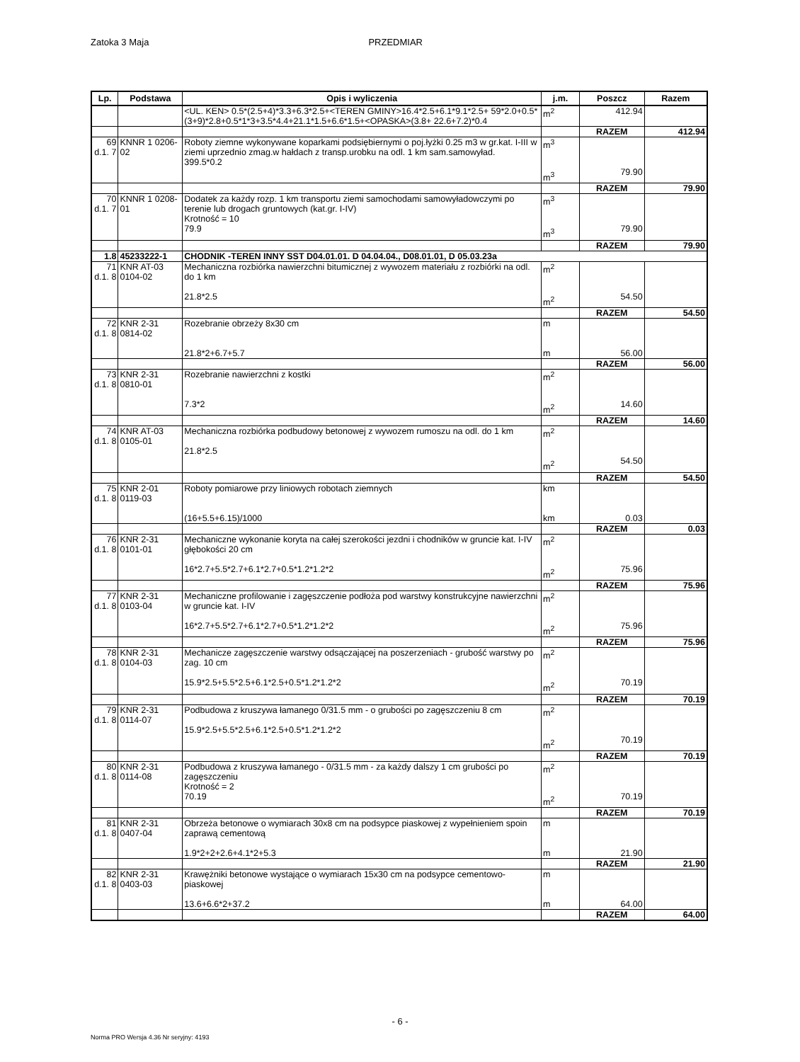Zatoka 3 Maja PRZEDMIAR
| Lp. | Podstawa | Opis i wyliczenia | j.m. | Poszcz | Razem |
| --- | --- | --- | --- | --- | --- |
| | | <UL. KEN> 0.5*(2.5+4)*3.3+6.3*2.5+<TEREN GMINY>16.4*2.5+6.1*9.1*2.5+ 59*2.0+0.5*(3+9)*2.8+0.5*1*3+3.5*4.4+21.1*1.5+6.6*1.5+<OPASKA>(3.8+ 22.6+7.2)*0.4 | m<sup>2</sup> | 412.94 | |
| | | | | RAZEM | 412.94 |
| 69 d.1. 7 | KNNR 1 0206-02 | Roboty ziemne wykonywane koparkami podsiębiernymi o poj.łyżki 0.25 m3 w gr.kat. I-III w ziemi uprzednio zmag.w hałdach z transp.urobku na odl. 1 km sam.samowyład. 399.5*0.2 | m<sup>3</sup> m<sup>3</sup> | 79.90 | |
| | | | | RAZEM | 79.90 |
| 70 d.1. 7 | KNNR 1 0208-01 | Dodatek za każdy rozp. 1 km transportu ziemi samochodami samowyładowczymi po terenie lub drogach gruntowych (kat.gr. I-IV) Krotność = 10 79.9 | m<sup>3</sup> m<sup>3</sup> | 79.90 | |
| | | | | RAZEM | 79.90 |
| 1.8 | 45233222-1 | CHODNIK -TEREN INNY SST D04.01.01. D 04.04.04., D08.01.01, D 05.03.23a | | | |
| 71 d.1. 8 | KNR AT-03 0104-02 | Mechaniczna rozbiórka nawierzchni bitumicznej z wywozem materiału z rozbiórki na odl. do 1 km 21.8*2.5 | m<sup>2</sup> m<sup>2</sup> | 54.50 | |
| | | | | RAZEM | 54.50 |
| 72 d.1. 8 | KNR 2-31 0814-02 | Rozebranie obrzeży 8x30 cm 21.8*2+6.7+5.7 | m m | 56.00 | |
| | | | | RAZEM | 56.00 |
| 73 d.1. 8 | KNR 2-31 0810-01 | Rozebranie nawierzchni z kostki 7.3*2 | m<sup>2</sup> m<sup>2</sup> | 14.60 | |
| | | | | RAZEM | 14.60 |
| 74 d.1. 8 | KNR AT-03 0105-01 | Mechaniczna rozbiórka podbudowy betonowej z wywozem rumoszu na odl. do 1 km 21.8*2.5 | m<sup>2</sup> m<sup>2</sup> | 54.50 | |
| | | | | RAZEM | 54.50 |
| 75 d.1. 8 | KNR 2-01 0119-03 | Roboty pomiarowe przy liniowych robotach ziemnych (16+5.5+6.15)/1000 | km km | 0.03 | |
| | | | | RAZEM | 0.03 |
| 76 d.1. 8 | KNR 2-31 0101-01 | Mechaniczne wykonanie koryta na całej szerokości jezdni i chodników w gruncie kat. I-IV głębokości 20 cm 16*2.7+5.5*2.7+6.1*2.7+0.5*1.2*1.2*2 | m<sup>2</sup> m<sup>2</sup> | 75.96 | |
| | | | | RAZEM | 75.96 |
| 77 d.1. 8 | KNR 2-31 0103-04 | Mechaniczne profilowanie i zagęszczenie podłoża pod warstwy konstrukcyjne nawierzchni w gruncie kat. I-IV 16*2.7+5.5*2.7+6.1*2.7+0.5*1.2*1.2*2 | m<sup>2</sup> m<sup>2</sup> | 75.96 | |
| | | | | RAZEM | 75.96 |
| 78 d.1. 8 | KNR 2-31 0104-03 | Mechanicze zagęszczenie warstwy odsączającej na poszerzeniach - grubość warstwy po zag. 10 cm 15.9*2.5+5.5*2.5+6.1*2.5+0.5*1.2*1.2*2 | m<sup>2</sup> m<sup>2</sup> | 70.19 | |
| | | | | RAZEM | 70.19 |
| 79 d.1. 8 | KNR 2-31 0114-07 | Podbudowa z kruszywa łamanego 0/31.5 mm - o grubości po zagęszczeniu 8 cm 15.9*2.5+5.5*2.5+6.1*2.5+0.5*1.2*1.2*2 | m<sup>2</sup> m<sup>2</sup> | 70.19 | |
| | | | | RAZEM | 70.19 |
| 80 d.1. 8 | KNR 2-31 0114-08 | Podbudowa z kruszywa łamanego - 0/31.5 mm - za każdy dalszy 1 cm grubości po zagęszczeniu Krotność = 2 70.19 | m<sup>2</sup> m<sup>2</sup> | 70.19 | |
| | | | | RAZEM | 70.19 |
| 81 d.1. 8 | KNR 2-31 0407-04 | Obrzeża betonowe o wymiarach 30x8 cm na podsypce piaskowej z wypełnieniem spoin zaprawą cementową 1.9*2+2+2.6+4.1*2+5.3 | m m | 21.90 | |
| | | | | RAZEM | 21.90 |
| 82 d.1. 8 | KNR 2-31 0403-03 | Krawężniki betonowe wystające o wymiarach 15x30 cm na podsypce cementowo-piaskowej 13.6+6.6*2+37.2 | m m | 64.00 | |
| | | | | RAZEM | 64.00 |
- 6 -
Norma PRO Wersja 4.36 Nr seryjny: 4193